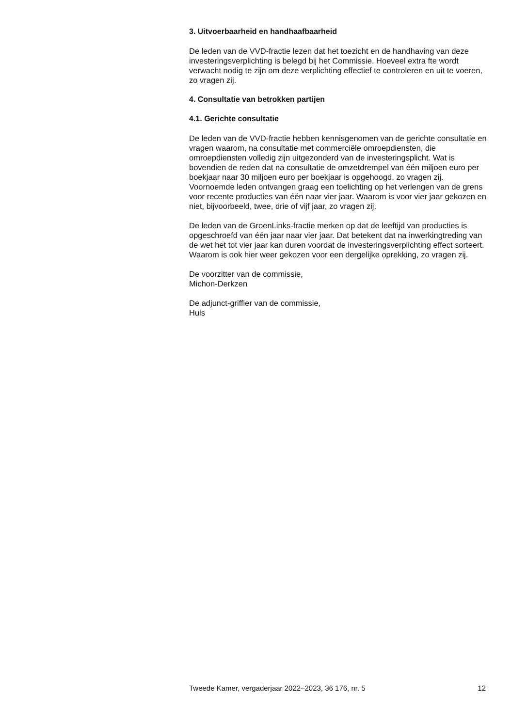3. Uitvoerbaarheid en handhaafbaarheid
De leden van de VVD-fractie lezen dat het toezicht en de handhaving van deze investeringsverplichting is belegd bij het Commissie. Hoeveel extra fte wordt verwacht nodig te zijn om deze verplichting effectief te controleren en uit te voeren, zo vragen zij.
4. Consultatie van betrokken partijen
4.1. Gerichte consultatie
De leden van de VVD-fractie hebben kennisgenomen van de gerichte consultatie en vragen waarom, na consultatie met commerciële omroepdiensten, die omroepdiensten volledig zijn uitgezonderd van de investeringsplicht. Wat is bovendien de reden dat na consultatie de omzetdrempel van één miljoen euro per boekjaar naar 30 miljoen euro per boekjaar is opgehoogd, zo vragen zij.
Voornoemde leden ontvangen graag een toelichting op het verlengen van de grens voor recente producties van één naar vier jaar. Waarom is voor vier jaar gekozen en niet, bijvoorbeeld, twee, drie of vijf jaar, zo vragen zij.
De leden van de GroenLinks-fractie merken op dat de leeftijd van producties is opgeschroefd van één jaar naar vier jaar. Dat betekent dat na inwerkingtreding van de wet het tot vier jaar kan duren voordat de investeringsverplichting effect sorteert. Waarom is ook hier weer gekozen voor een dergelijke oprekking, zo vragen zij.
De voorzitter van de commissie,
Michon-Derkzen
De adjunct-griffier van de commissie,
Huls
Tweede Kamer, vergaderjaar 2022–2023, 36 176, nr. 5 12